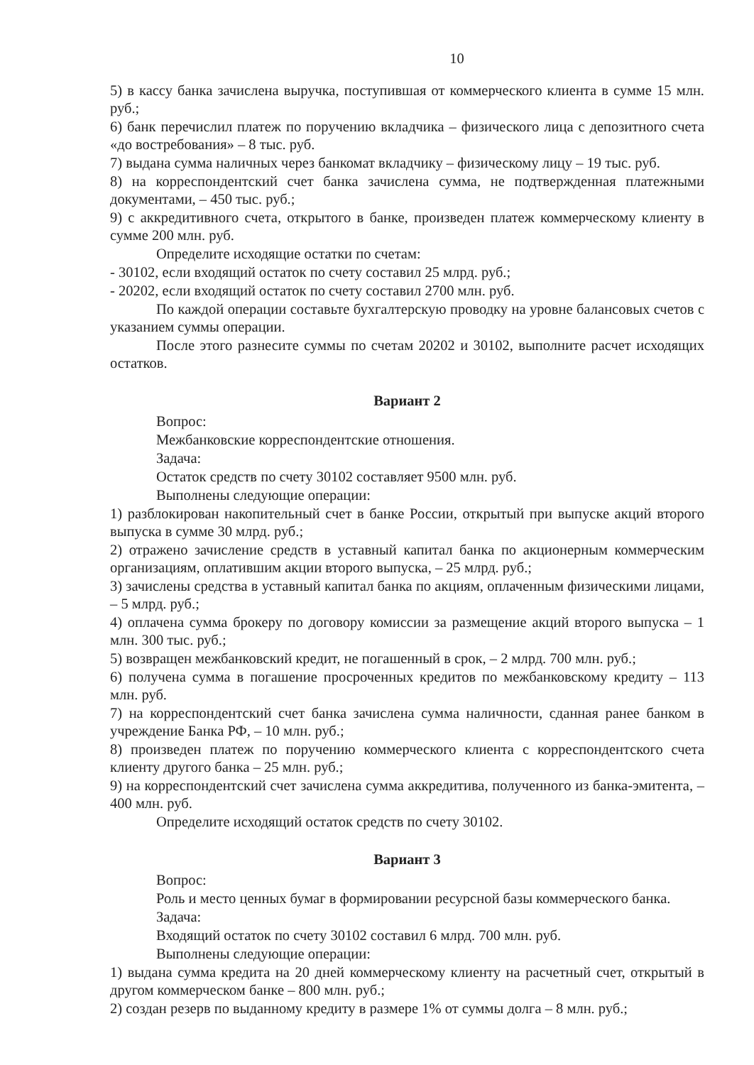10
5) в кассу банка зачислена выручка, поступившая от коммерческого клиента в сумме 15 млн. руб.;
6) банк перечислил платеж по поручению вкладчика – физического лица с депозитного счета «до востребования» – 8 тыс. руб.
7) выдана сумма наличных через банкомат вкладчику – физическому лицу – 19 тыс. руб.
8) на корреспондентский счет банка зачислена сумма, не подтвержденная платежными документами, – 450 тыс. руб.;
9) с аккредитивного счета, открытого в банке, произведен платеж коммерческому клиенту в сумме 200 млн. руб.
Определите исходящие остатки по счетам:
- 30102, если входящий остаток по счету составил 25 млрд. руб.;
- 20202, если входящий остаток по счету составил 2700 млн. руб.
По каждой операции составьте бухгалтерскую проводку на уровне балансовых счетов с указанием суммы операции.
После этого разнесите суммы по счетам 20202 и 30102, выполните расчет исходящих остатков.
Вариант 2
Вопрос:
Межбанковские корреспондентские отношения.
Задача:
Остаток средств по счету 30102 составляет 9500 млн. руб.
Выполнены следующие операции:
1) разблокирован накопительный счет в банке России, открытый при выпуске акций второго выпуска в сумме 30 млрд. руб.;
2) отражено зачисление средств в уставный капитал банка по акционерным коммерческим организациям, оплатившим акции второго выпуска, – 25 млрд. руб.;
3) зачислены средства в уставный капитал банка по акциям, оплаченным физическими лицами, – 5 млрд. руб.;
4) оплачена сумма брокеру по договору комиссии за размещение акций второго выпуска – 1 млн. 300 тыс. руб.;
5) возвращен межбанковский кредит, не погашенный в срок, – 2 млрд. 700 млн. руб.;
6) получена сумма в погашение просроченных кредитов по межбанковскому кредиту – 113 млн. руб.
7) на корреспондентский счет банка зачислена сумма наличности, сданная ранее банком в учреждение Банка РФ, – 10 млн. руб.;
8) произведен платеж по поручению коммерческого клиента с корреспондентского счета клиенту другого банка – 25 млн. руб.;
9) на корреспондентский счет зачислена сумма аккредитива, полученного из банка-эмитента, – 400 млн. руб.
Определите исходящий остаток средств по счету 30102.
Вариант 3
Вопрос:
Роль и место ценных бумаг в формировании ресурсной базы коммерческого банка.
Задача:
Входящий остаток по счету 30102 составил 6 млрд. 700 млн. руб.
Выполнены следующие операции:
1) выдана сумма кредита на 20 дней коммерческому клиенту на расчетный счет, открытый в другом коммерческом банке – 800 млн. руб.;
2) создан резерв по выданному кредиту в размере 1% от суммы долга – 8 млн. руб.;